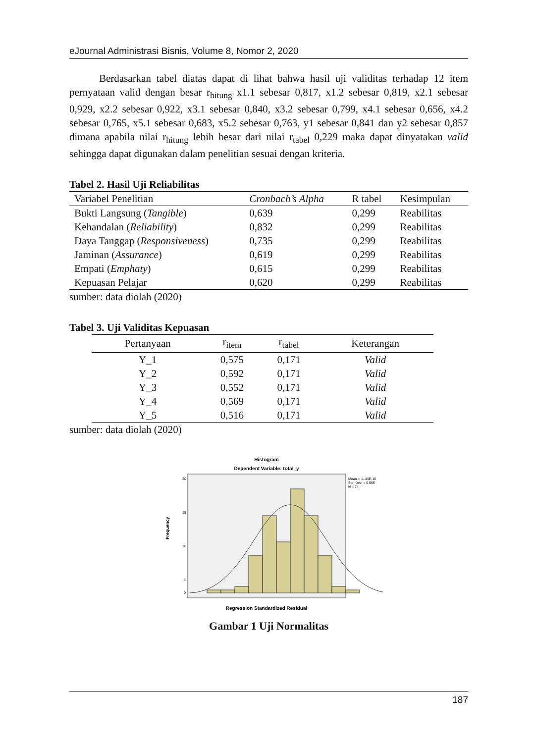eJournal Administrasi Bisnis, Volume 8, Nomor 2, 2020
Berdasarkan tabel diatas dapat di lihat bahwa hasil uji validitas terhadap 12 item pernyataan valid dengan besar r<sub>hitung</sub> x1.1 sebesar 0,817, x1.2 sebesar 0,819, x2.1 sebesar 0,929, x2.2 sebesar 0,922, x3.1 sebesar 0,840, x3.2 sebesar 0,799, x4.1 sebesar 0,656, x4.2 sebesar 0,765, x5.1 sebesar 0,683, x5.2 sebesar 0,763, y1 sebesar 0,841 dan y2 sebesar 0,857 dimana apabila nilai r<sub>hitung</sub> lebih besar dari nilai r<sub>tabel</sub> 0,229 maka dapat dinyatakan valid sehingga dapat digunakan dalam penelitian sesuai dengan kriteria.
Tabel 2. Hasil Uji Reliabilitas
| Variabel Penelitian | Cronbach’s Alpha | R tabel | Kesimpulan |
| --- | --- | --- | --- |
| Bukti Langsung ( Tangible ) | 0,639 | 0,299 | Reabilitas |
| Kehandalan ( Reliability ) | 0,832 | 0,299 | Reabilitas |
| Daya Tanggap ( Responsiveness ) | 0,735 | 0,299 | Reabilitas |
| Jaminan ( Assurance ) | 0,619 | 0,299 | Reabilitas |
| Empati ( Emphaty ) | 0,615 | 0,299 | Reabilitas |
| Kepuasan Pelajar | 0,620 | 0,299 | Reabilitas |
sumber: data diolah (2020)
Tabel 3. Uji Validitas Kepuasan
| Pertanyaan | r<sub>item</sub> | r<sub>tabel</sub> | Keterangan |
| --- | --- | --- | --- |
| Y_1 | 0,575 | 0,171 | Valid |
| Y_2 | 0,592 | 0,171 | Valid |
| Y_3 | 0,552 | 0,171 | Valid |
| Y_4 | 0,569 | 0,171 | Valid |
| Y_5 | 0,516 | 0,171 | Valid |
sumber: data diolah (2020)
Histogram
Dependent Variable: total_y
20
15
10
5
0
Frequency
Mean = -1.44E-16
Std. Dev. = 0.965
N = 74
Regression Standardized Residual
Gambar 1 Uji Normalitas
187